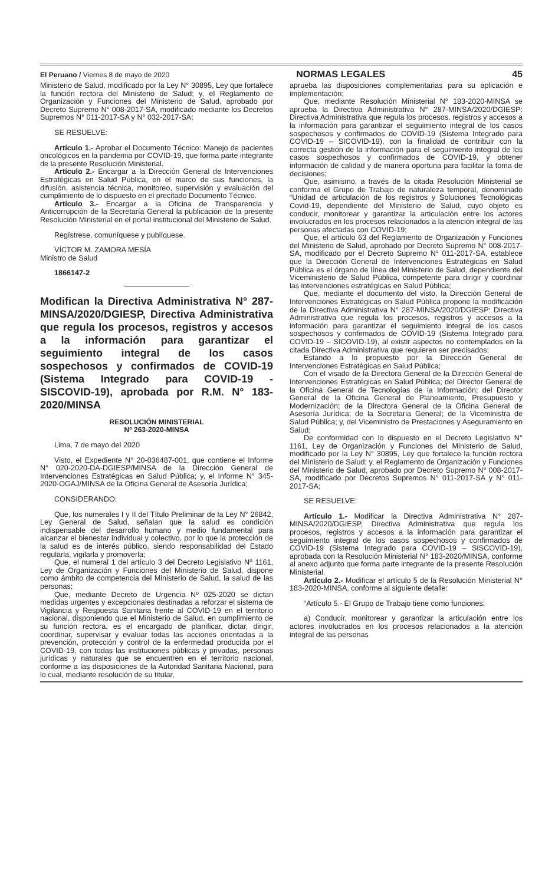El Peruano / Viernes 8 de mayo de 2020 NORMAS LEGALES 45
Ministerio de Salud, modificado por la Ley N° 30895, Ley que fortalece la función rectora del Ministerio de Salud; y, el Reglamento de Organización y Funciones del Ministerio de Salud, aprobado por Decreto Supremo N° 008-2017-SA, modificado mediante los Decretos Supremos N° 011-2017-SA y N° 032-2017-SA;
SE RESUELVE:
Artículo 1.- Aprobar el Documento Técnico: Manejo de pacientes oncológicos en la pandemia por COVID-19, que forma parte integrante de la presente Resolución Ministerial.
Artículo 2.- Encargar a la Dirección General de Intervenciones Estratégicas en Salud Pública, en el marco de sus funciones, la difusión, asistencia técnica, monitoreo, supervisión y evaluación del cumplimiento de lo dispuesto en el precitado Documento Técnico.
Artículo 3.- Encargar a la Oficina de Transparencia y Anticorrupción de la Secretaría General la publicación de la presente Resolución Ministerial en el portal institucional del Ministerio de Salud.
Regístrese, comuníquese y publíquese.
VÍCTOR M. ZAMORA MESÍA
Ministro de Salud
1866147-2
Modifican la Directiva Administrativa N° 287-MINSA/2020/DGIESP, Directiva Administrativa que regula los procesos, registros y accesos a la información para garantizar el seguimiento integral de los casos sospechosos y confirmados de COVID-19 (Sistema Integrado para COVID-19 - SISCOVID-19), aprobada por R.M. N° 183-2020/MINSA
RESOLUCIÓN MINISTERIAL
Nº 263-2020-MINSA
Lima, 7 de mayo del 2020
Visto, el Expediente N° 20-036487-001, que contiene el Informe N° 020-2020-DA-DGIESP/MINSA de la Dirección General de Intervenciones Estratégicas en Salud Pública; y, el Informe N° 345-2020-OGAJ/MINSA de la Oficina General de Asesoría Jurídica;
CONSIDERANDO:
Que, los numerales I y II del Título Preliminar de la Ley N° 26842, Ley General de Salud, señalan que la salud es condición indispensable del desarrollo humano y medio fundamental para alcanzar el bienestar individual y colectivo, por lo que la protección de la salud es de interés público, siendo responsabilidad del Estado regularla, vigilarla y promoverla;
Que, el numeral 1 del artículo 3 del Decreto Legislativo Nº 1161, Ley de Organización y Funciones del Ministerio de Salud, dispone como ámbito de competencia del Ministerio de Salud, la salud de las personas;
Que, mediante Decreto de Urgencia Nº 025-2020 se dictan medidas urgentes y excepcionales destinadas a reforzar el sistema de Vigilancia y Respuesta Sanitaria frente al COVID-19 en el territorio nacional, disponiendo que el Ministerio de Salud, en cumplimiento de su función rectora, es el encargado de planificar, dictar, dirigir, coordinar, supervisar y evaluar todas las acciones orientadas a la prevención, protección y control de la enfermedad producida por el COVID-19, con todas las instituciones públicas y privadas, personas jurídicas y naturales que se encuentren en el territorio nacional, conforme a las disposiciones de la Autoridad Sanitaria Nacional, para lo cual, mediante resolución de su titular,
aprueba las disposiciones complementarias para su aplicación e implementación;
Que, mediante Resolución Ministerial N° 183-2020-MINSA se aprueba la Directiva Administrativa N° 287-MINSA/2020/DGIESP: Directiva Administrativa que regula los procesos, registros y accesos a la información para garantizar el seguimiento integral de los casos sospechosos y confirmados de COVID-19 (Sistema Integrado para COVID-19 – SICOVID-19), con la finalidad de contribuir con la correcta gestión de la información para el seguimiento integral de los casos sospechosos y confirmados de COVID-19, y obtener información de calidad y de manera oportuna para facilitar la toma de decisiones;
Que, asimismo, a través de la citada Resolución Ministerial se conforma el Grupo de Trabajo de naturaleza temporal, denominado “Unidad de articulación de los registros y Soluciones Tecnológicas Covid-19, dependiente del Ministerio de Salud, cuyo objeto es conducir, monitorear y garantizar la articulación entre los actores involucrados en los procesos relacionados a la atención integral de las personas afectadas con COVID-19;
Que, el artículo 63 del Reglamento de Organización y Funciones del Ministerio de Salud, aprobado por Decreto Supremo N° 008-2017-SA, modificado por el Decreto Supremo N° 011-2017-SA, establece que la Dirección General de Intervenciones Estratégicas en Salud Pública es el órgano de línea del Ministerio de Salud, dependiente del Viceministerio de Salud Pública, competente para dirigir y coordinar las intervenciones estratégicas en Salud Pública;
Que, mediante el documento del visto, la Dirección General de Intervenciones Estratégicas en Salud Pública propone la modificación de la Directiva Administrativa N° 287-MINSA/2020/DGIESP: Directiva Administrativa que regula los procesos, registros y accesos a la información para garantizar el seguimiento integral de los casos sospechosos y confirmados de COVID-19 (Sistema Integrado para COVID-19 – SICOVID-19), al existir aspectos no contemplados en la citada Directiva Administrativa que requieren ser precisados;
Estando a lo propuesto por la Dirección General de Intervenciones Estratégicas en Salud Pública;
Con el visado de la Directora General de la Dirección General de Intervenciones Estratégicas en Salud Pública; del Director General de la Oficina General de Tecnologías de la Información; del Director General de la Oficina General de Planeamiento, Presupuesto y Modernización; de la Directora General de la Oficina General de Asesoría Jurídica; de la Secretaria General; de la Viceministra de Salud Pública; y, del Viceministro de Prestaciones y Aseguramiento en Salud;
De conformidad con lo dispuesto en el Decreto Legislativo N° 1161, Ley de Organización y Funciones del Ministerio de Salud, modificado por la Ley N° 30895, Ley que fortalece la función rectora del Ministerio de Salud; y, el Reglamento de Organización y Funciones del Ministerio de Salud, aprobado por Decreto Supremo N° 008-2017-SA, modificado por Decretos Supremos N° 011-2017-SA y N° 011-2017-SA;
SE RESUELVE:
Artículo 1.- Modificar la Directiva Administrativa N° 287-MINSA/2020/DGIESP, Directiva Administrativa que regula los procesos, registros y accesos a la información para garantizar el seguimiento integral de los casos sospechosos y confirmados de COVID-19 (Sistema Integrado para COVID-19 – SISCOVID-19), aprobada con la Resolución Ministerial N° 183-2020/MINSA, conforme al anexo adjunto que forma parte integrante de la presente Resolución Ministerial.
Artículo 2.- Modificar el artículo 5 de la Resolución Ministerial N° 183-2020-MINSA, conforme al siguiente detalle:
“Artículo 5.- El Grupo de Trabajo tiene como funciones:
a) Conducir, monitorear y garantizar la articulación entre los actores involucrados en los procesos relacionados a la atención integral de las personas